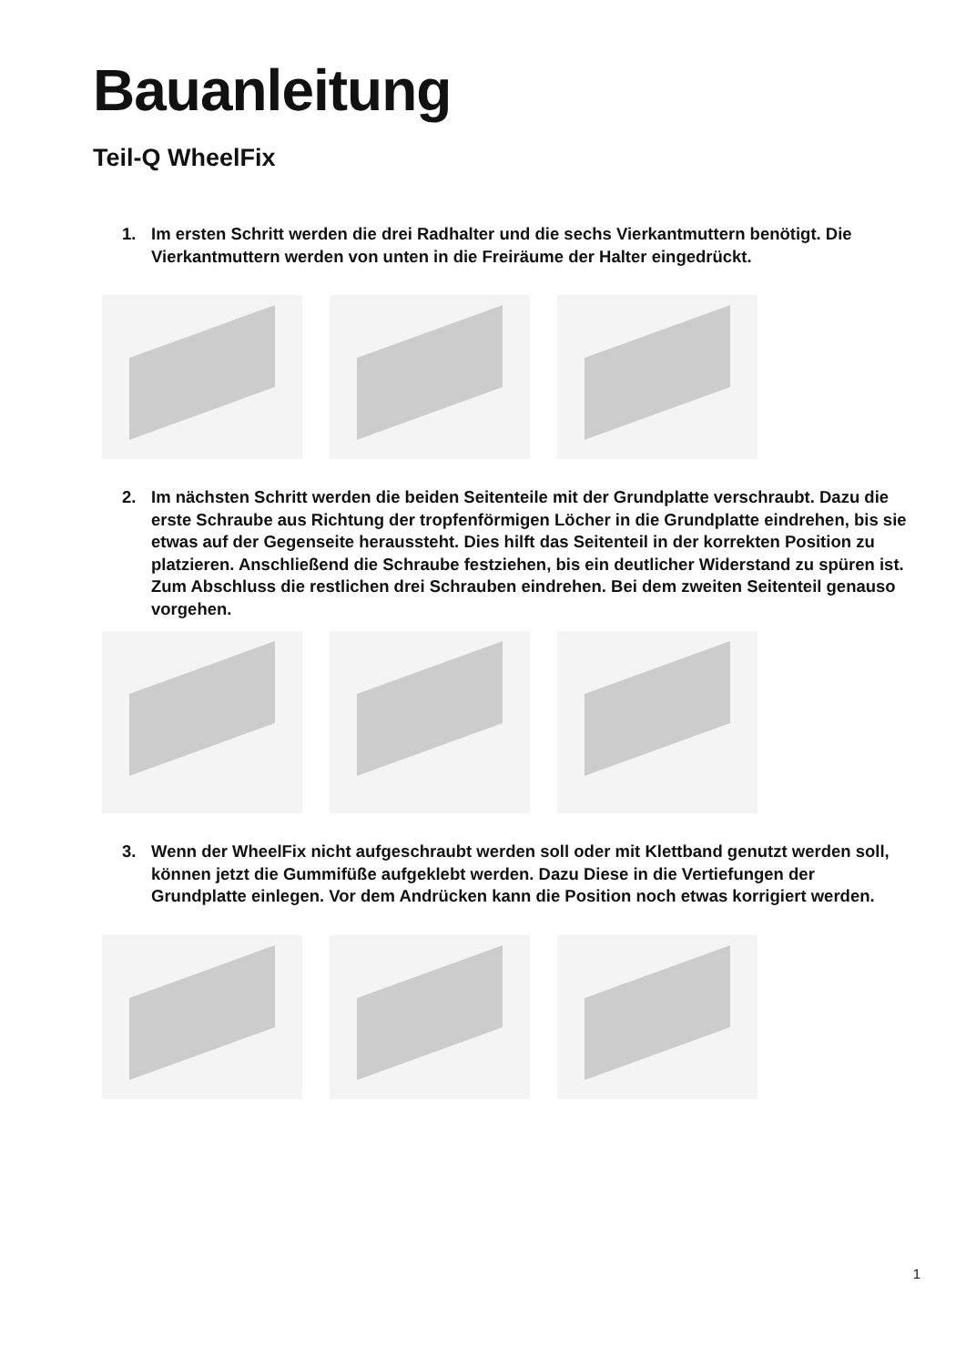Bauanleitung
Teil-Q WheelFix
1. Im ersten Schritt werden die drei Radhalter und die sechs Vierkantmuttern benötigt. Die Vierkantmuttern werden von unten in die Freiräume der Halter eingedrückt.
2. Im nächsten Schritt werden die beiden Seitenteile mit der Grundplatte verschraubt. Dazu die erste Schraube aus Richtung der tropfenförmigen Löcher in die Grundplatte eindrehen, bis sie etwas auf der Gegenseite heraussteht. Dies hilft das Seitenteil in der korrekten Position zu platzieren. Anschließend die Schraube festziehen, bis ein deutlicher Widerstand zu spüren ist. Zum Abschluss die restlichen drei Schrauben eindrehen. Bei dem zweiten Seitenteil genauso vorgehen.
3. Wenn der WheelFix nicht aufgeschraubt werden soll oder mit Klettband genutzt werden soll, können jetzt die Gummifüße aufgeklebt werden. Dazu Diese in die Vertiefungen der Grundplatte einlegen. Vor dem Andrücken kann die Position noch etwas korrigiert werden.
1